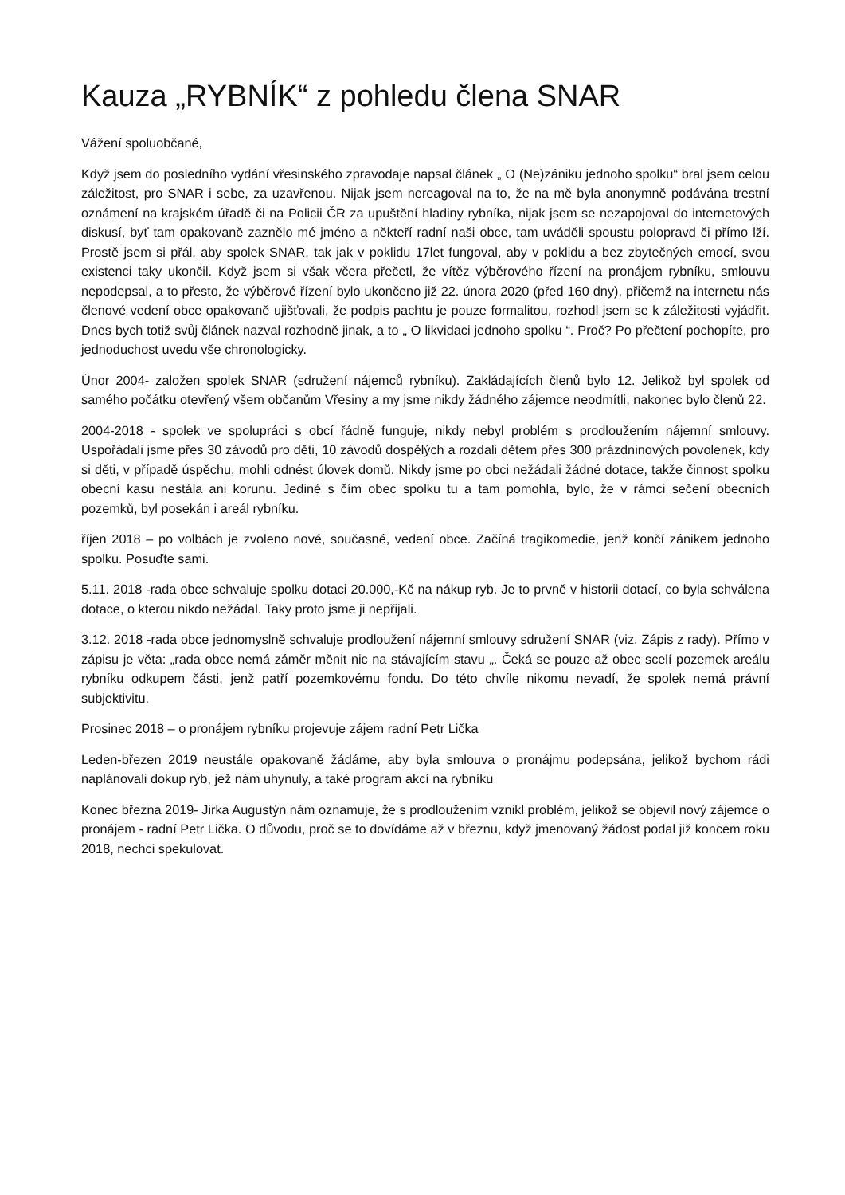Kauza „RYBNÍK“ z pohledu člena SNAR
Vážení spoluobčané,
Když jsem do posledního vydání vřesinského zpravodaje napsal článek „ O (Ne)zániku jednoho spolku“ bral jsem celou záležitost, pro SNAR i sebe, za uzavřenou. Nijak jsem nereagoval na to, že na mě byla anonymně podávána trestní oznámení na krajském úřadě či na Policii ČR za upuštění hladiny rybníka, nijak jsem se nezapojoval do internetových diskusí, byť tam opakovaně zaznělo mé jméno a někteří radní naši obce, tam uváděli spoustu polopravd či přímo lží. Prostě jsem si přál, aby spolek SNAR, tak jak v poklidu 17let fungoval, aby v poklidu a bez zbytečných emocí, svou existenci taky ukončil. Když jsem si však včera přečetl, že vítěz výběrového řízení na pronájem rybníku, smlouvu nepodepsal, a to přesto, že výběrové řízení bylo ukončeno již 22. února 2020 (před 160 dny), přičemž na internetu nás členové vedení obce opakovaně ujišťovali, že podpis pachtu je pouze formalitou, rozhodl jsem se k záležitosti vyjádřit. Dnes bych totiž svůj článek nazval rozhodně jinak, a to „ O likvidaci jednoho spolku “. Proč? Po přečtení pochopíte, pro jednoduchost uvedu vše chronologicky.
Únor 2004- založen spolek SNAR (sdružení nájemců rybníku). Zakládajících členů bylo 12. Jelikož byl spolek od samého počátku otevřený všem občanům Vřesiny a my jsme nikdy žádného zájemce neodmítli, nakonec bylo členů 22.
2004-2018 - spolek ve spolupráci s obcí řádně funguje, nikdy nebyl problém s prodloužením nájemní smlouvy. Uspořádali jsme přes 30 závodů pro děti, 10 závodů dospělých a rozdali dětem přes 300 prázdninových povolenek, kdy si děti, v případě úspěchu, mohli odnést úlovek domů. Nikdy jsme po obci nežádali žádné dotace, takže činnost spolku obecní kasu nestála ani korunu. Jediné s čím obec spolku tu a tam pomohla, bylo, že v rámci sečení obecních pozemků, byl posekán i areál rybníku.
říjen 2018 – po volbách je zvoleno nové, současné, vedení obce. Začíná tragikomedie, jenž končí zánikem jednoho spolku. Posuďte sami.
5.11. 2018 -rada obce schvaluje spolku dotaci 20.000,-Kč na nákup ryb. Je to prvně v historii dotací, co byla schválena dotace, o kterou nikdo nežádal. Taky proto jsme ji nepřijali.
3.12. 2018 -rada obce jednomyslně schvaluje prodloužení nájemní smlouvy sdružení SNAR (viz. Zápis z rady). Přímo v zápisu je věta: „rada obce nemá záměr měnit nic na stávajícím stavu „. Čeká se pouze až obec scelí pozemek areálu rybníku odkupem části, jenž patří pozemkovému fondu. Do této chvíle nikomu nevadí, že spolek nemá právní subjektivitu.
Prosinec 2018 – o pronájem rybníku projevuje zájem radní Petr Lička
Leden-březen 2019 neustále opakovaně žádáme, aby byla smlouva o pronájmu podepsána, jelikož bychom rádi naplánovali dokup ryb, jež nám uhynuly, a také program akcí na rybníku
Konec března 2019- Jirka Augustýn nám oznamuje, že s prodloužením vznikl problém, jelikož se objevil nový zájemce o pronájem - radní Petr Lička. O důvodu, proč se to dovídáme až v březnu, když jmenovaný žádost podal již koncem roku 2018, nechci spekulovat.